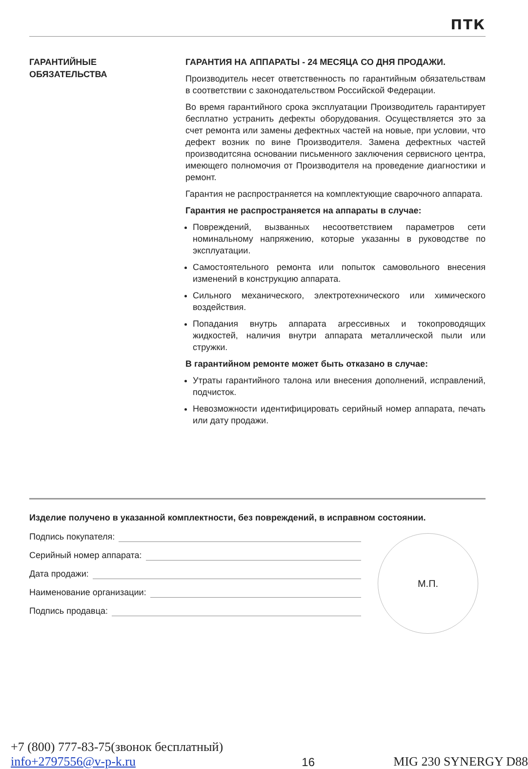ПТК
ГАРАНТИЙНЫЕ
ОБЯЗАТЕЛЬСТВА
ГАРАНТИЯ НА АППАРАТЫ - 24 МЕСЯЦА СО ДНЯ ПРОДАЖИ.
Производитель несет ответственность по гарантийным обязательствам в соответствии с законодательством Российской Федерации.
Во время гарантийного срока эксплуатации Производитель гарантирует бесплатно устранить дефекты оборудования. Осуществляется это за счет ремонта или замены дефектных частей на новые, при условии, что дефект возник по вине Производителя. Замена дефектных частей производитсяна основании письменного заключения сервисного центра, имеющего полномочия от Производителя на проведение диагностики и ремонт.
Гарантия не распространяется на комплектующие сварочного аппарата.
Гарантия не распространяется на аппараты в случае:
Повреждений, вызванных несоответствием параметров сети номинальному напряжению, которые указанны в руководстве по эксплуатации.
Самостоятельного ремонта или попыток самовольного внесения изменений в конструкцию аппарата.
Сильного механического, электротехнического или химического воздействия.
Попадания внутрь аппарата агрессивных и токопроводящих жидкостей, наличия внутри аппарата металлической пыли или стружки.
В гарантийном ремонте может быть отказано в случае:
Утраты гарантийного талона или внесения дополнений, исправлений, подчисток.
Невозможности идентифицировать серийный номер аппарата, печать или дату продажи.
Изделие получено в указанной комплектности, без повреждений, в исправном состоянии.
Подпись покупателя:
Серийный номер аппарата:
Дата продажи:
Наименование организации:
Подпись продавца:
М.П.
+7 (800) 777-83-75(звонок бесплатный)
info+2797556@v-p-k.ru
16
MIG 230 SYNERGY D88